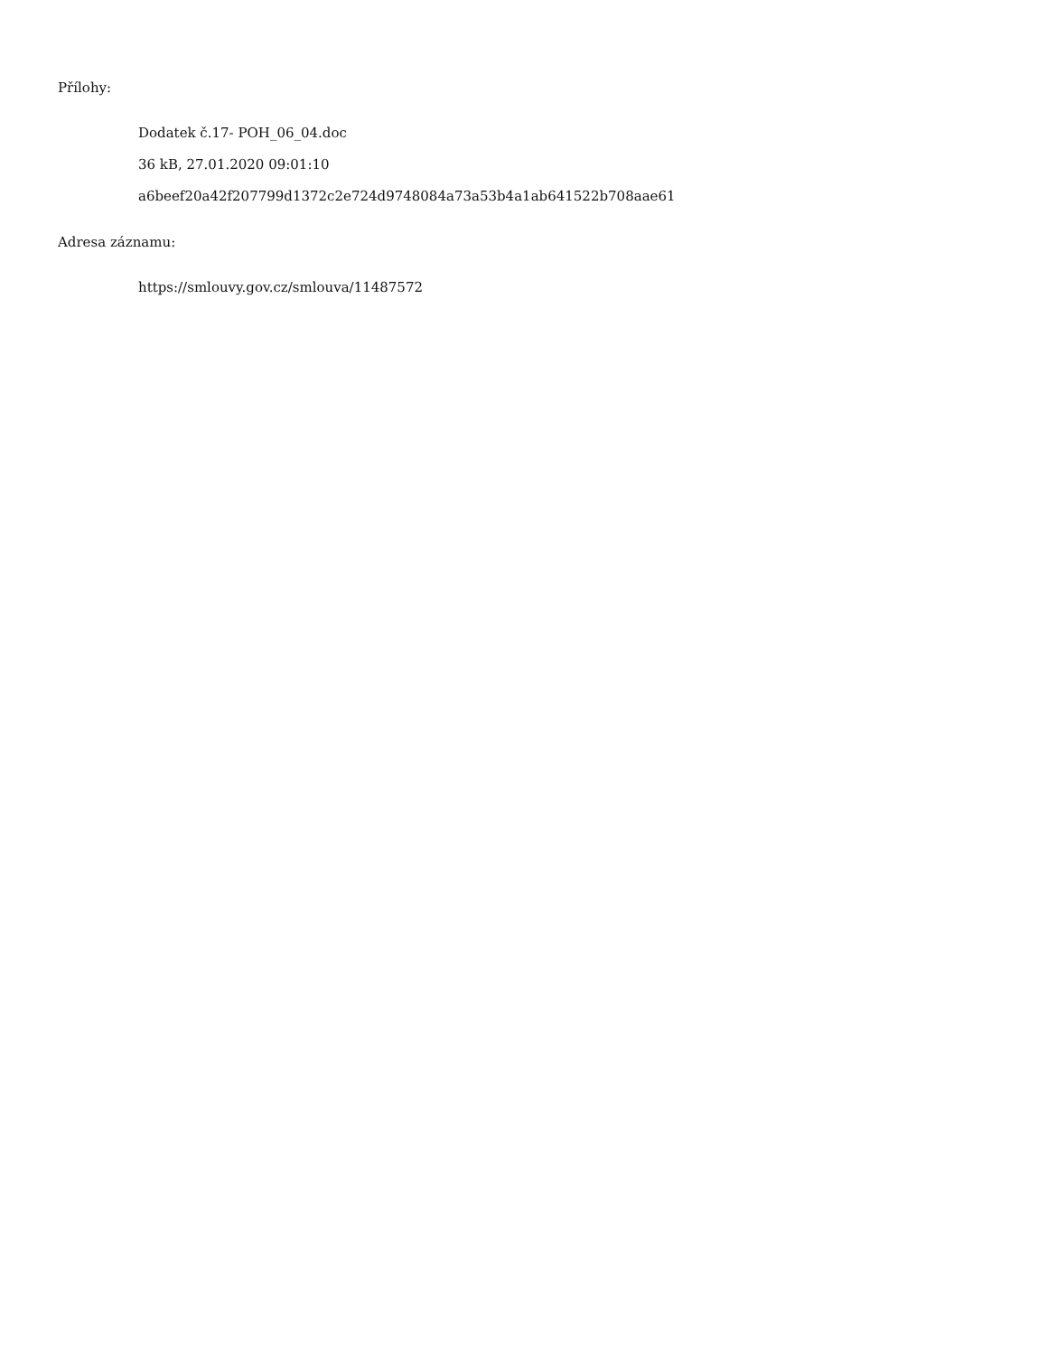Přílohy:
Dodatek č.17- POH_06_04.doc
36 kB, 27.01.2020 09:01:10
a6beef20a42f207799d1372c2e724d9748084a73a53b4a1ab641522b708aae61
Adresa záznamu:
https://smlouvy.gov.cz/smlouva/11487572